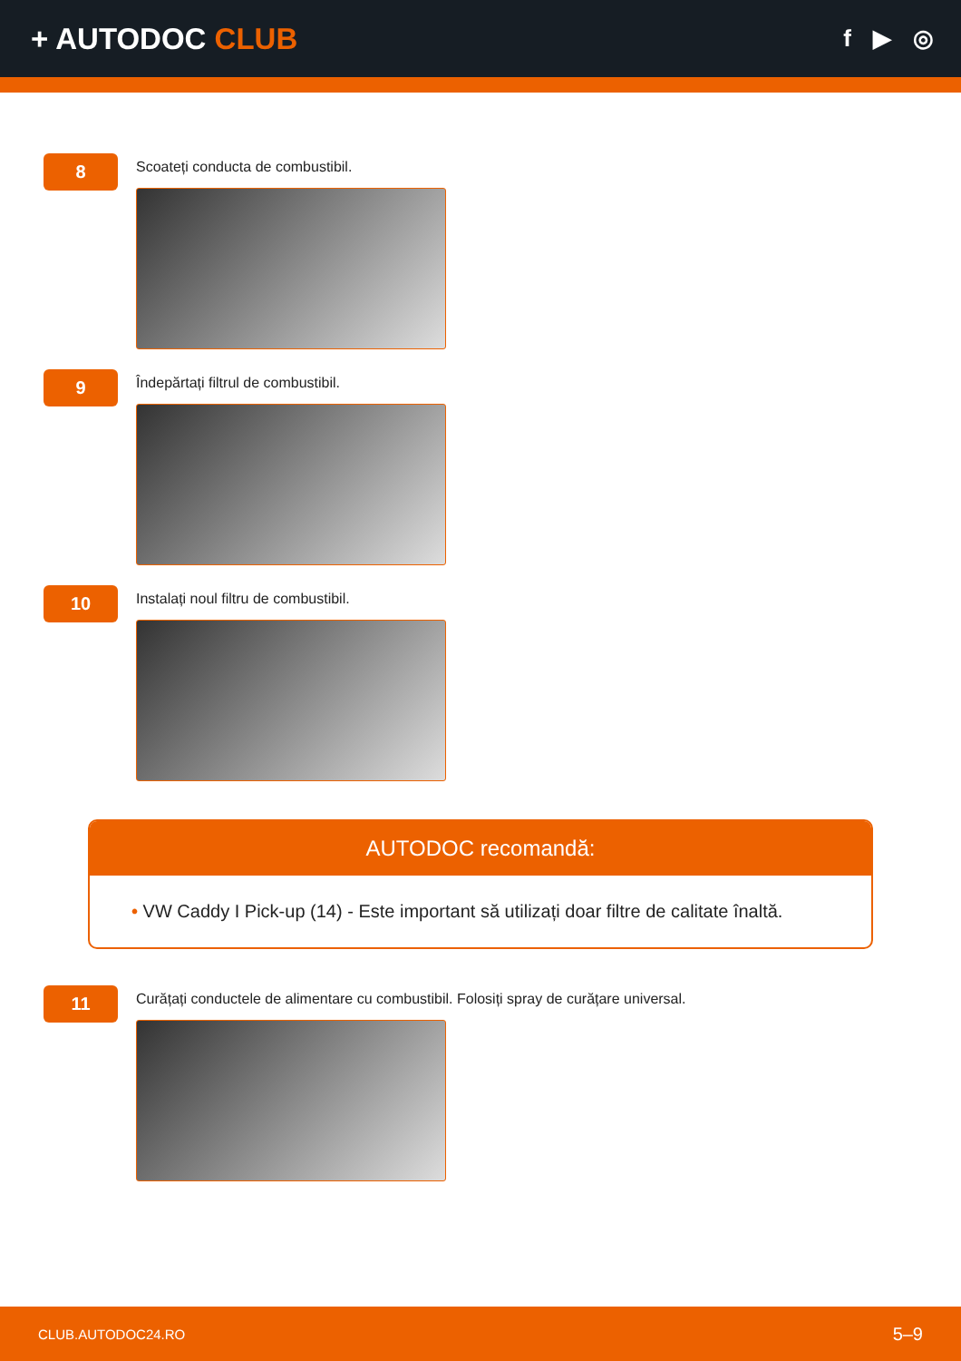+ AUTODOC CLUB
f ▶ ◎
8
Scoateți conducta de combustibil.
9
Îndepărtați filtrul de combustibil.
10
Instalați noul filtru de combustibil.
AUTODOC recomandă:
• VW Caddy I Pick-up (14) - Este important să utilizați doar filtre de calitate înaltă.
11
Curățați conductele de alimentare cu combustibil. Folosiți spray de curățare universal.
CLUB.AUTODOC24.RO 5–9